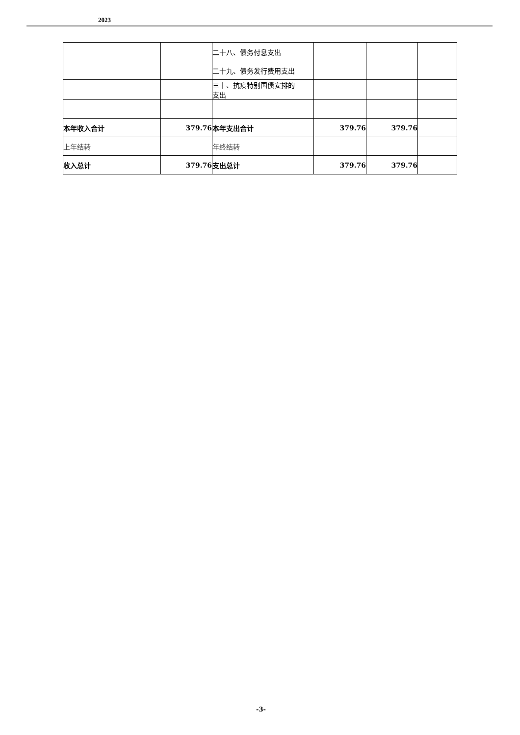2023
| | | 二十八、债务付息支出 | | | |
| | | 二十九、债务发行费用支出 | | | |
| | | 三十、抗疫特别国债安排的 支出 | | | |
| 本年收入合计 | 379.76 | 本年支出合计 | 379.76 | 379.76 | |
| 上年结转 | | 年终结转 | | | |
| 收入总计 | 379.76 | 支出总计 | 379.76 | 379.76 | |
-3-